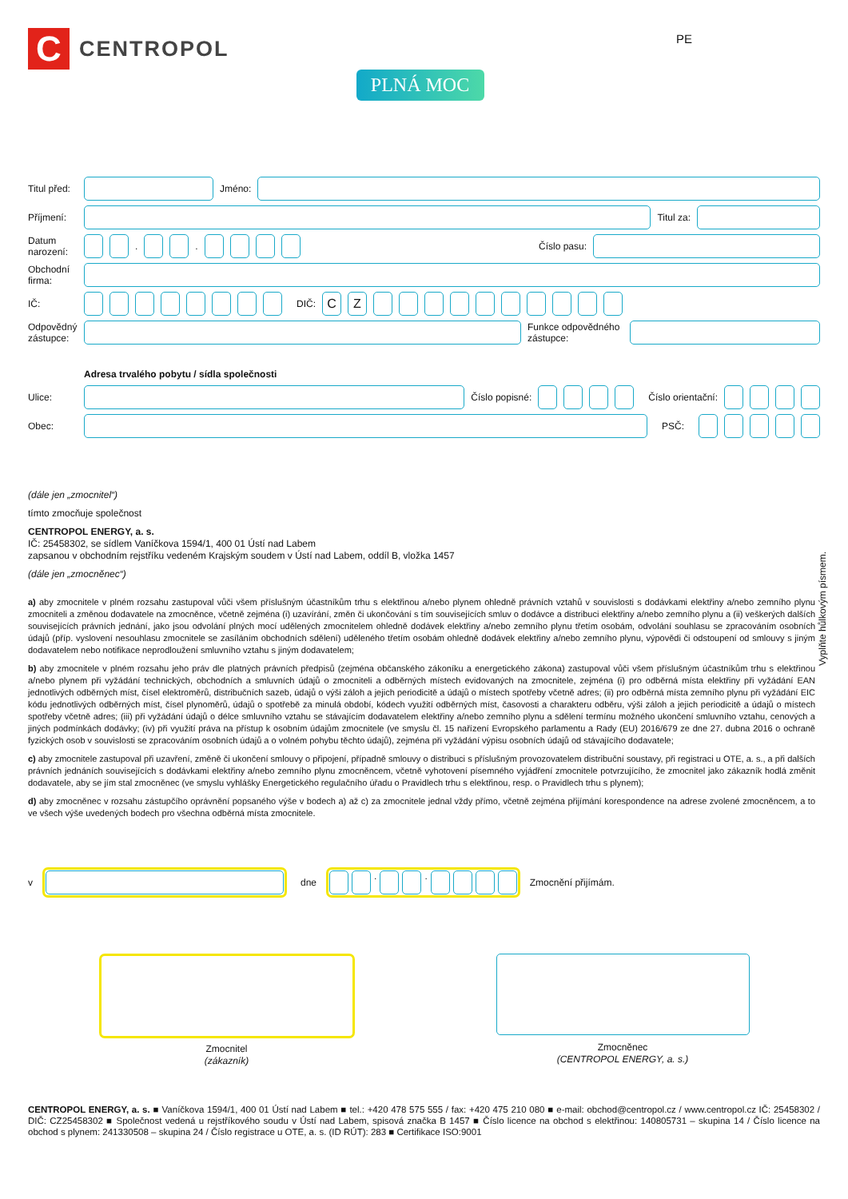C
CENTROPOL
PE
PLNÁ MOC
Titul před:
Jméno:
Příjmení:
Titul za:
Datum narození:
.
.
Číslo pasu:
Obchodní firma:
IČ: DIČ:
C Z
Odpovědný zástupce:
Funkce odpovědného zástupce:
Adresa trvalého pobytu / sídla společnosti
Ulice: Číslo popisné: Číslo orientační:
Obec: PSČ:
(dále jen „zmocnitel“)
tímto zmocňuje společnost
CENTROPOL ENERGY, a. s.
IČ: 25458302, se sídlem Vaníčkova 1594/1, 400 01 Ústí nad Labem
zapsanou v obchodním rejstříku vedeném Krajským soudem v Ústí nad Labem, oddíl B, vložka 1457
(dále jen „zmocněnec“)
a) aby zmocnitele v plném rozsahu zastupoval vůči všem příslušným účastníkům trhu s elektřinou a/nebo plynem ohledně právních vztahů v souvislosti s dodávkami elektřiny a/nebo zemního plynu zmocniteli a změnou dodavatele na zmocněnce, včetně zejména (i) uzavírání, změn či ukončování s tím souvisejících smluv o dodávce a distribuci elektřiny a/nebo zemního plynu a (ii) veškerých dalších souvisejících právních jednání, jako jsou odvolání plných mocí udělených zmocnitelem ohledně dodávek elektřiny a/nebo zemního plynu třetím osobám, odvolání souhlasu se zpracováním osobních údajů (příp. vyslovení nesouhlasu zmocnitele se zasíláním obchodních sdělení) uděleného třetím osobám ohledně dodávek elektřiny a/nebo zemního plynu, výpovědi či odstoupení od smlouvy s jiným dodavatelem nebo notifikace neprodloužení smluvního vztahu s jiným dodavatelem;
b) aby zmocnitele v plném rozsahu jeho práv dle platných právních předpisů (zejména občanského zákoníku a energetického zákona) zastupoval vůči všem příslušným účastníkům trhu s elektřinou a/nebo plynem při vyžádání technických, obchodních a smluvních údajů o zmocniteli a odběrných místech evidovaných na zmocnitele, zejména (i) pro odběrná místa elektřiny při vyžádání EAN jednotlivých odběrných míst, čísel elektroměrů, distribučních sazeb, údajů o výši záloh a jejich periodicitě a údajů o místech spotřeby včetně adres; (ii) pro odběrná místa zemního plynu při vyžádání EIC kódu jednotlivých odběrných míst, čísel plynoměrů, údajů o spotřebě za minulá období, kódech využití odběrných míst, časovosti a charakteru odběru, výši záloh a jejich periodicitě a údajů o místech spotřeby včetně adres; (iii) při vyžádání údajů o délce smluvního vztahu se stávajícím dodavatelem elektřiny a/nebo zemního plynu a sdělení termínu možného ukončení smluvního vztahu, cenových a jiných podmínkách dodávky; (iv) při využití práva na přístup k osobním údajům zmocnitele (ve smyslu čl. 15 nařízení Evropského parlamentu a Rady (EU) 2016/679 ze dne 27. dubna 2016 o ochraně fyzických osob v souvislosti se zpracováním osobních údajů a o volném pohybu těchto údajů), zejména při vyžádání výpisu osobních údajů od stávajícího dodavatele;
c) aby zmocnitele zastupoval při uzavření, změně či ukončení smlouvy o připojení, případně smlouvy o distribuci s příslušným provozovatelem distribuční soustavy, při registraci u OTE, a. s., a při dalších právních jednáních souvisejících s dodávkami elektřiny a/nebo zemního plynu zmocněncem, včetně vyhotovení písemného vyjádření zmocnitele potvrzujícího, že zmocnitel jako zákazník hodlá změnit dodavatele, aby se jím stal zmocněnec (ve smyslu vyhlášky Energetického regulačního úřadu o Pravidlech trhu s elektřinou, resp. o Pravidlech trhu s plynem);
d) aby zmocněnec v rozsahu zástupčího oprávnění popsaného výše v bodech a) až c) za zmocnitele jednal vždy přímo, včetně zejména přijímání korespondence na adrese zvolené zmocněncem, a to ve všech výše uvedených bodech pro všechna odběrná místa zmocnitele.
v dne
.
.
Zmocnění přijímám.
Zmocnitel
(zákazník)
Zmocněnec
(CENTROPOL ENERGY, a. s.)
CENTROPOL ENERGY, a. s. ■ Vaníčkova 1594/1, 400 01 Ústí nad Labem ■ tel.: +420 478 575 555 / fax: +420 475 210 080 ■ e-mail: obchod@centropol.cz / www.centropol.cz IČ: 25458302 / DIČ: CZ25458302 ■ Společnost vedená u rejstříkového soudu v Ústí nad Labem, spisová značka B 1457 ■ Číslo licence na obchod s elektřinou: 140805731 – skupina 14 / Číslo licence na obchod s plynem: 241330508 – skupina 24 / Číslo registrace u OTE, a. s. (ID RÚT): 283 ■ Certifikace ISO:9001
Vyplňte hůlkovým písmem.